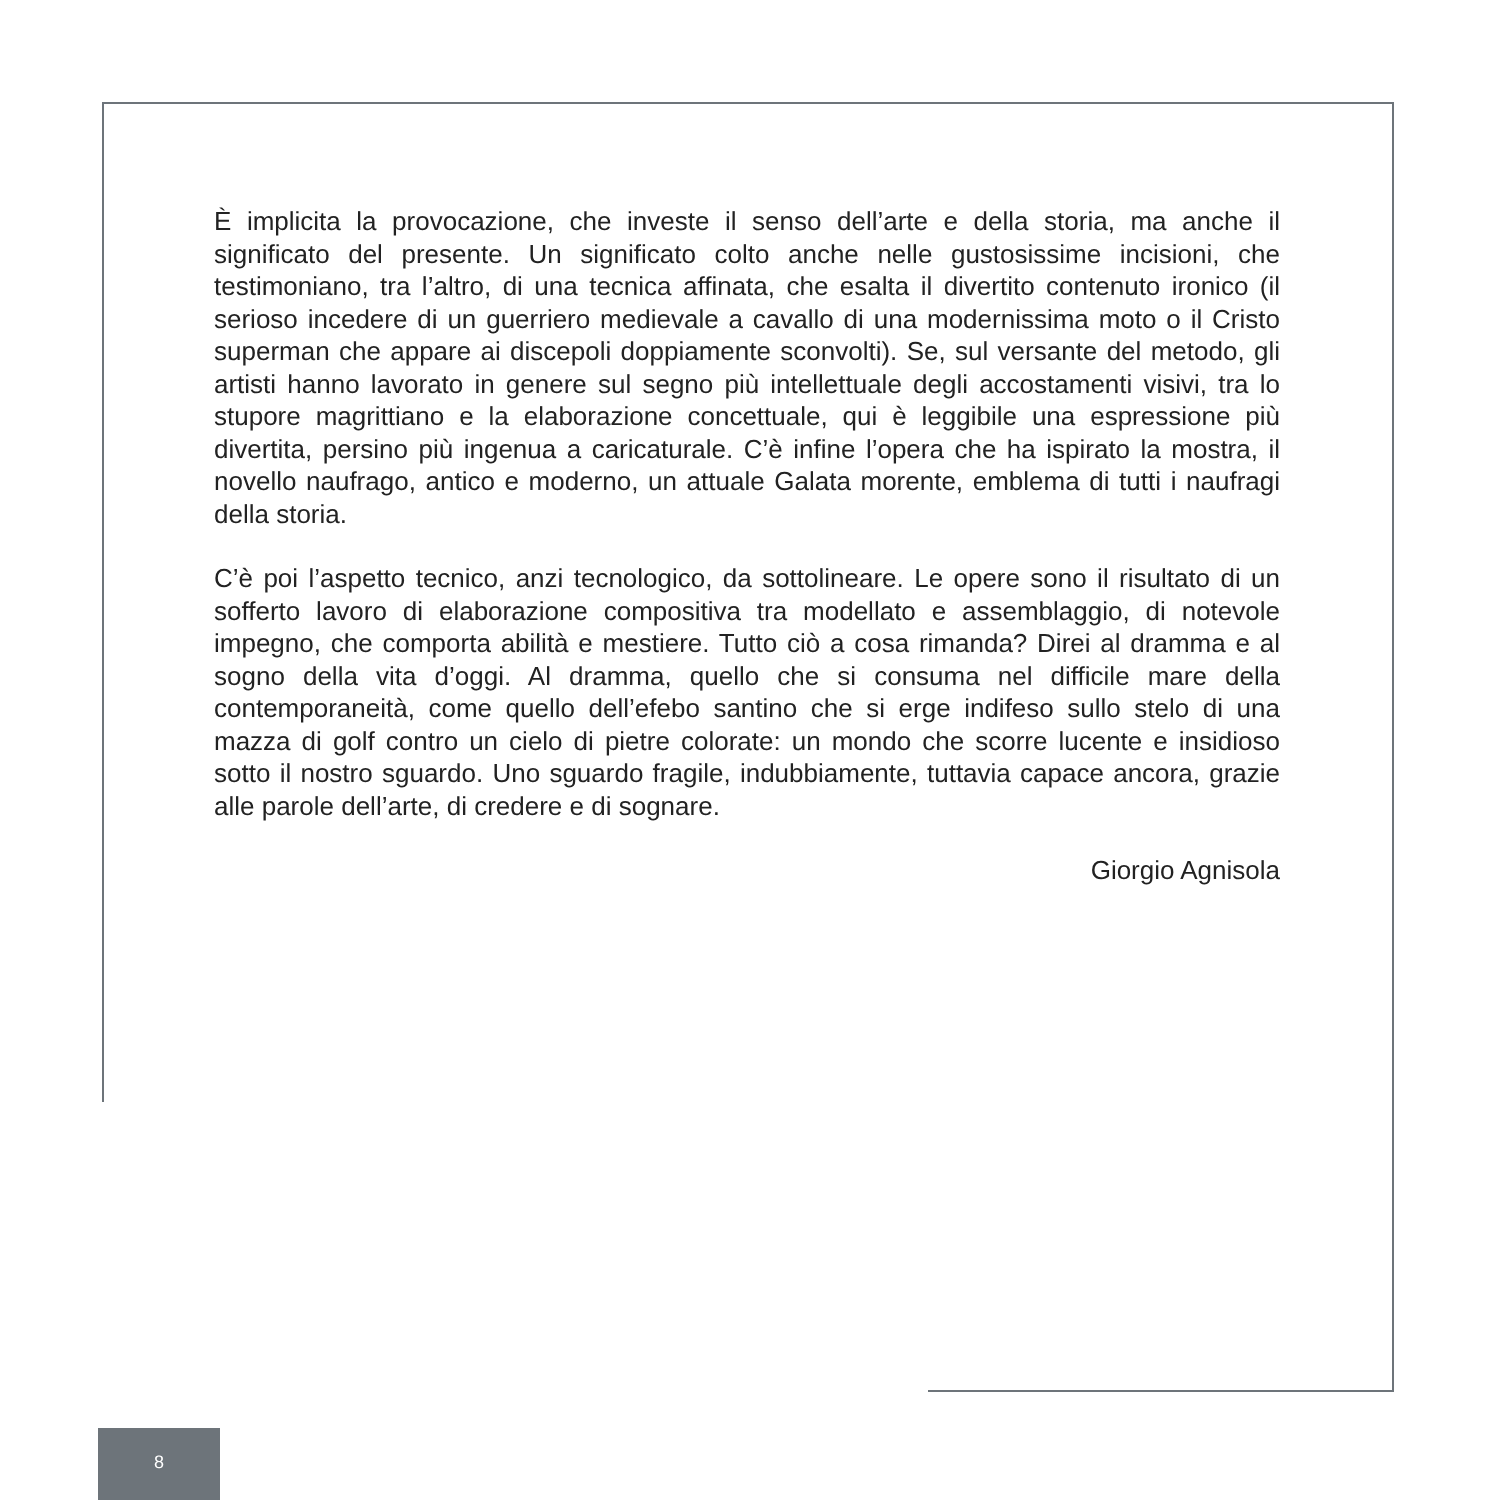È implicita la provocazione, che investe il senso dell’arte e della storia, ma anche il significato del presente. Un significato colto anche nelle gustosissime incisioni, che testimoniano, tra l’altro, di una tecnica affinata, che esalta il divertito contenuto ironico (il serioso incedere di un guerriero medievale a cavallo di una modernissima moto o il Cristo superman che appare ai discepoli doppiamente sconvolti). Se, sul versante del metodo, gli artisti hanno lavorato in genere sul segno più intellettuale degli accostamenti visivi, tra lo stupore magrittiano e la elaborazione concettuale, qui è leggibile una espressione più divertita, persino più ingenua a caricaturale. C’è infine l’opera che ha ispirato la mostra, il novello naufrago, antico e moderno, un attuale Galata morente, emblema di tutti i naufragi della storia.
C’è poi l’aspetto tecnico, anzi tecnologico, da sottolineare. Le opere sono il risultato di un sofferto lavoro di elaborazione compositiva tra modellato e assemblaggio, di notevole impegno, che comporta abilità e mestiere. Tutto ciò a cosa rimanda? Direi al dramma e al sogno della vita d’oggi. Al dramma, quello che si consuma nel difficile mare della contemporaneità, come quello dell’efebo santino che si erge indifeso sullo stelo di una mazza di golf contro un cielo di pietre colorate: un mondo che scorre lucente e insidioso sotto il nostro sguardo. Uno sguardo fragile, indubbiamente, tuttavia capace ancora, grazie alle parole dell’arte, di credere e di sognare.
Giorgio Agnisola
8